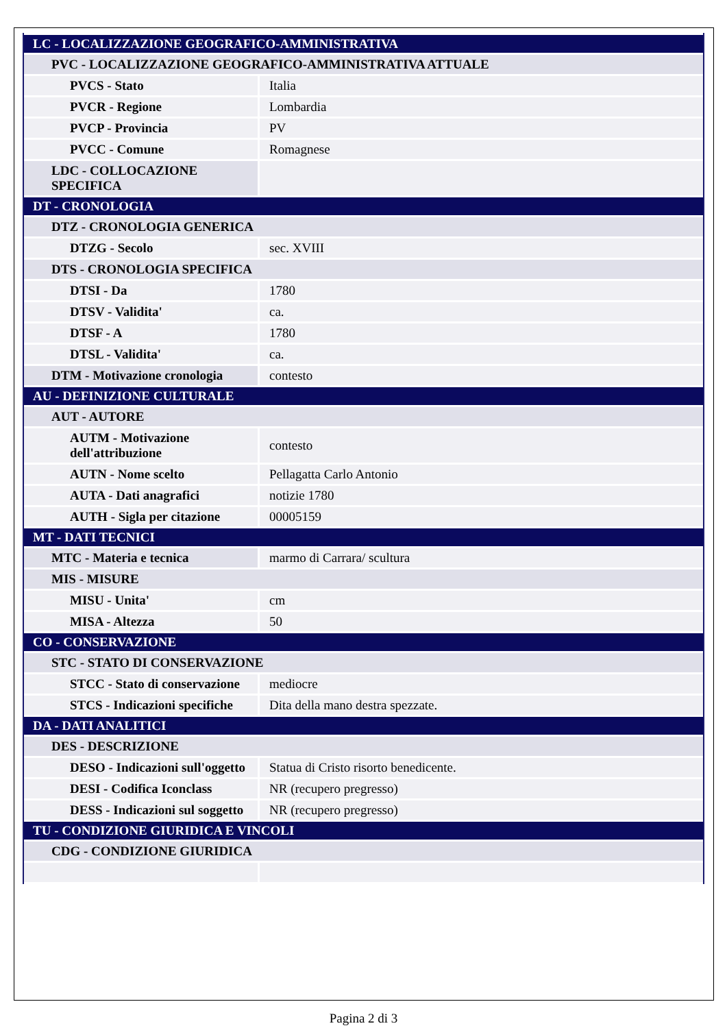| LC - LOCALIZZAZIONE GEOGRAFICO-AMMINISTRATIVA | |
| PVC - LOCALIZZAZIONE GEOGRAFICO-AMMINISTRATIVA ATTUALE | |
| PVCS - Stato | Italia |
| PVCR - Regione | Lombardia |
| PVCP - Provincia | PV |
| PVCC - Comune | Romagnese |
| LDC - COLLOCAZIONE SPECIFICA | |
| DT - CRONOLOGIA | |
| DTZ - CRONOLOGIA GENERICA | |
| DTZG - Secolo | sec. XVIII |
| DTS - CRONOLOGIA SPECIFICA | |
| DTSI - Da | 1780 |
| DTSV - Validita' | ca. |
| DTSF - A | 1780 |
| DTSL - Validita' | ca. |
| DTM - Motivazione cronologia | contesto |
| AU - DEFINIZIONE CULTURALE | |
| AUT - AUTORE | |
| AUTM - Motivazione dell'attribuzione | contesto |
| AUTN - Nome scelto | Pellagatta Carlo Antonio |
| AUTA - Dati anagrafici | notizie 1780 |
| AUTH - Sigla per citazione | 00005159 |
| MT - DATI TECNICI | |
| MTC - Materia e tecnica | marmo di Carrara/ scultura |
| MIS - MISURE | |
| MISU - Unita' | cm |
| MISA - Altezza | 50 |
| CO - CONSERVAZIONE | |
| STC - STATO DI CONSERVAZIONE | |
| STCC - Stato di conservazione | mediocre |
| STCS - Indicazioni specifiche | Dita della mano destra spezzate. |
| DA - DATI ANALITICI | |
| DES - DESCRIZIONE | |
| DESO - Indicazioni sull'oggetto | Statua di Cristo risorto benedicente. |
| DESI - Codifica Iconclass | NR (recupero pregresso) |
| DESS - Indicazioni sul soggetto | NR (recupero pregresso) |
| TU - CONDIZIONE GIURIDICA E VINCOLI | |
| CDG - CONDIZIONE GIURIDICA | |
Pagina 2 di 3